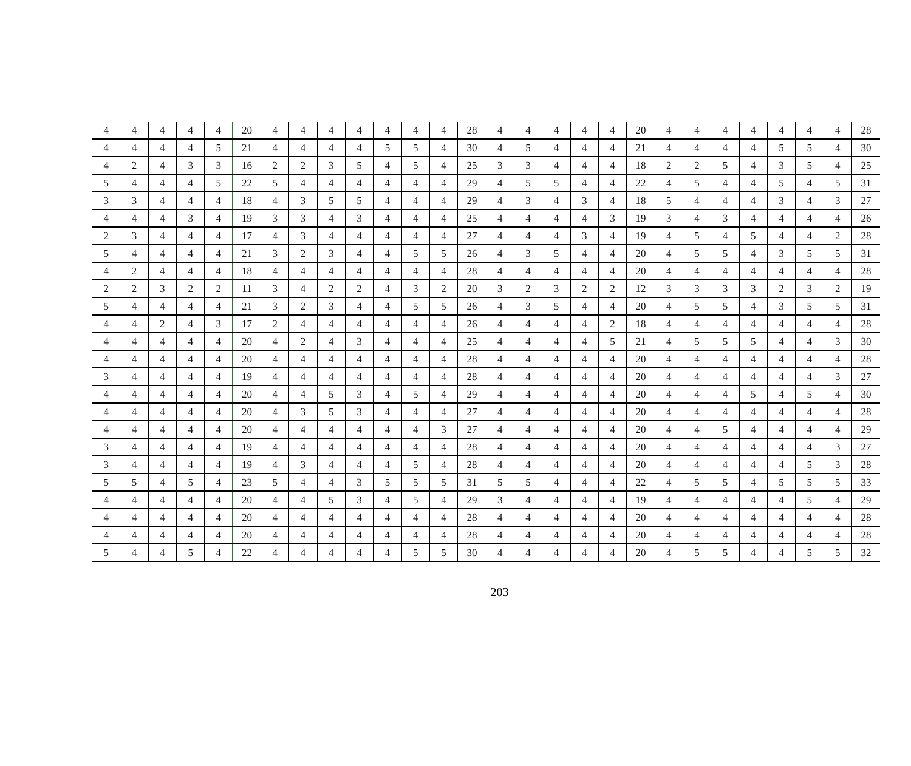| 4 | 4 | 4 | 4 | 4 | 20 | 4 | 4 | 4 | 4 | 4 | 4 | 4 | 28 | 4 | 4 | 4 | 4 | 4 | 20 | 4 | 4 | 4 | 4 | 4 | 4 | 4 | 28 |
| 4 | 4 | 4 | 4 | 5 | 21 | 4 | 4 | 4 | 4 | 5 | 5 | 4 | 30 | 4 | 5 | 4 | 4 | 4 | 21 | 4 | 4 | 4 | 4 | 5 | 5 | 4 | 30 |
| 4 | 2 | 4 | 3 | 3 | 16 | 2 | 2 | 3 | 5 | 4 | 5 | 4 | 25 | 3 | 3 | 4 | 4 | 4 | 18 | 2 | 2 | 5 | 4 | 3 | 5 | 4 | 25 |
| 5 | 4 | 4 | 4 | 5 | 22 | 5 | 4 | 4 | 4 | 4 | 4 | 4 | 29 | 4 | 5 | 5 | 4 | 4 | 22 | 4 | 5 | 4 | 4 | 5 | 4 | 5 | 31 |
| 3 | 3 | 4 | 4 | 4 | 18 | 4 | 3 | 5 | 5 | 4 | 4 | 4 | 29 | 4 | 3 | 4 | 3 | 4 | 18 | 5 | 4 | 4 | 4 | 3 | 4 | 3 | 27 |
| 4 | 4 | 4 | 3 | 4 | 19 | 3 | 3 | 4 | 3 | 4 | 4 | 4 | 25 | 4 | 4 | 4 | 4 | 3 | 19 | 3 | 4 | 3 | 4 | 4 | 4 | 4 | 26 |
| 2 | 3 | 4 | 4 | 4 | 17 | 4 | 3 | 4 | 4 | 4 | 4 | 4 | 27 | 4 | 4 | 4 | 3 | 4 | 19 | 4 | 5 | 4 | 5 | 4 | 4 | 2 | 28 |
| 5 | 4 | 4 | 4 | 4 | 21 | 3 | 2 | 3 | 4 | 4 | 5 | 5 | 26 | 4 | 3 | 5 | 4 | 4 | 20 | 4 | 5 | 5 | 4 | 3 | 5 | 5 | 31 |
| 4 | 2 | 4 | 4 | 4 | 18 | 4 | 4 | 4 | 4 | 4 | 4 | 4 | 28 | 4 | 4 | 4 | 4 | 4 | 20 | 4 | 4 | 4 | 4 | 4 | 4 | 4 | 28 |
| 2 | 2 | 3 | 2 | 2 | 11 | 3 | 4 | 2 | 2 | 4 | 3 | 2 | 20 | 3 | 2 | 3 | 2 | 2 | 12 | 3 | 3 | 3 | 3 | 2 | 3 | 2 | 19 |
| 5 | 4 | 4 | 4 | 4 | 21 | 3 | 2 | 3 | 4 | 4 | 5 | 5 | 26 | 4 | 3 | 5 | 4 | 4 | 20 | 4 | 5 | 5 | 4 | 3 | 5 | 5 | 31 |
| 4 | 4 | 2 | 4 | 3 | 17 | 2 | 4 | 4 | 4 | 4 | 4 | 4 | 26 | 4 | 4 | 4 | 4 | 2 | 18 | 4 | 4 | 4 | 4 | 4 | 4 | 4 | 28 |
| 4 | 4 | 4 | 4 | 4 | 20 | 4 | 2 | 4 | 3 | 4 | 4 | 4 | 25 | 4 | 4 | 4 | 4 | 5 | 21 | 4 | 5 | 5 | 5 | 4 | 4 | 3 | 30 |
| 4 | 4 | 4 | 4 | 4 | 20 | 4 | 4 | 4 | 4 | 4 | 4 | 4 | 28 | 4 | 4 | 4 | 4 | 4 | 20 | 4 | 4 | 4 | 4 | 4 | 4 | 4 | 28 |
| 3 | 4 | 4 | 4 | 4 | 19 | 4 | 4 | 4 | 4 | 4 | 4 | 4 | 28 | 4 | 4 | 4 | 4 | 4 | 20 | 4 | 4 | 4 | 4 | 4 | 4 | 3 | 27 |
| 4 | 4 | 4 | 4 | 4 | 20 | 4 | 4 | 5 | 3 | 4 | 5 | 4 | 29 | 4 | 4 | 4 | 4 | 4 | 20 | 4 | 4 | 4 | 5 | 4 | 5 | 4 | 30 |
| 4 | 4 | 4 | 4 | 4 | 20 | 4 | 3 | 5 | 3 | 4 | 4 | 4 | 27 | 4 | 4 | 4 | 4 | 4 | 20 | 4 | 4 | 4 | 4 | 4 | 4 | 4 | 28 |
| 4 | 4 | 4 | 4 | 4 | 20 | 4 | 4 | 4 | 4 | 4 | 4 | 3 | 27 | 4 | 4 | 4 | 4 | 4 | 20 | 4 | 4 | 5 | 4 | 4 | 4 | 4 | 29 |
| 3 | 4 | 4 | 4 | 4 | 19 | 4 | 4 | 4 | 4 | 4 | 4 | 4 | 28 | 4 | 4 | 4 | 4 | 4 | 20 | 4 | 4 | 4 | 4 | 4 | 4 | 3 | 27 |
| 3 | 4 | 4 | 4 | 4 | 19 | 4 | 3 | 4 | 4 | 4 | 5 | 4 | 28 | 4 | 4 | 4 | 4 | 4 | 20 | 4 | 4 | 4 | 4 | 4 | 5 | 3 | 28 |
| 5 | 5 | 4 | 5 | 4 | 23 | 5 | 4 | 4 | 3 | 5 | 5 | 5 | 31 | 5 | 5 | 4 | 4 | 4 | 22 | 4 | 5 | 5 | 4 | 5 | 5 | 5 | 33 |
| 4 | 4 | 4 | 4 | 4 | 20 | 4 | 4 | 5 | 3 | 4 | 5 | 4 | 29 | 3 | 4 | 4 | 4 | 4 | 19 | 4 | 4 | 4 | 4 | 4 | 5 | 4 | 29 |
| 4 | 4 | 4 | 4 | 4 | 20 | 4 | 4 | 4 | 4 | 4 | 4 | 4 | 28 | 4 | 4 | 4 | 4 | 4 | 20 | 4 | 4 | 4 | 4 | 4 | 4 | 4 | 28 |
| 4 | 4 | 4 | 4 | 4 | 20 | 4 | 4 | 4 | 4 | 4 | 4 | 4 | 28 | 4 | 4 | 4 | 4 | 4 | 20 | 4 | 4 | 4 | 4 | 4 | 4 | 4 | 28 |
| 5 | 4 | 4 | 5 | 4 | 22 | 4 | 4 | 4 | 4 | 4 | 5 | 5 | 30 | 4 | 4 | 4 | 4 | 4 | 20 | 4 | 5 | 5 | 4 | 4 | 5 | 5 | 32 |
203